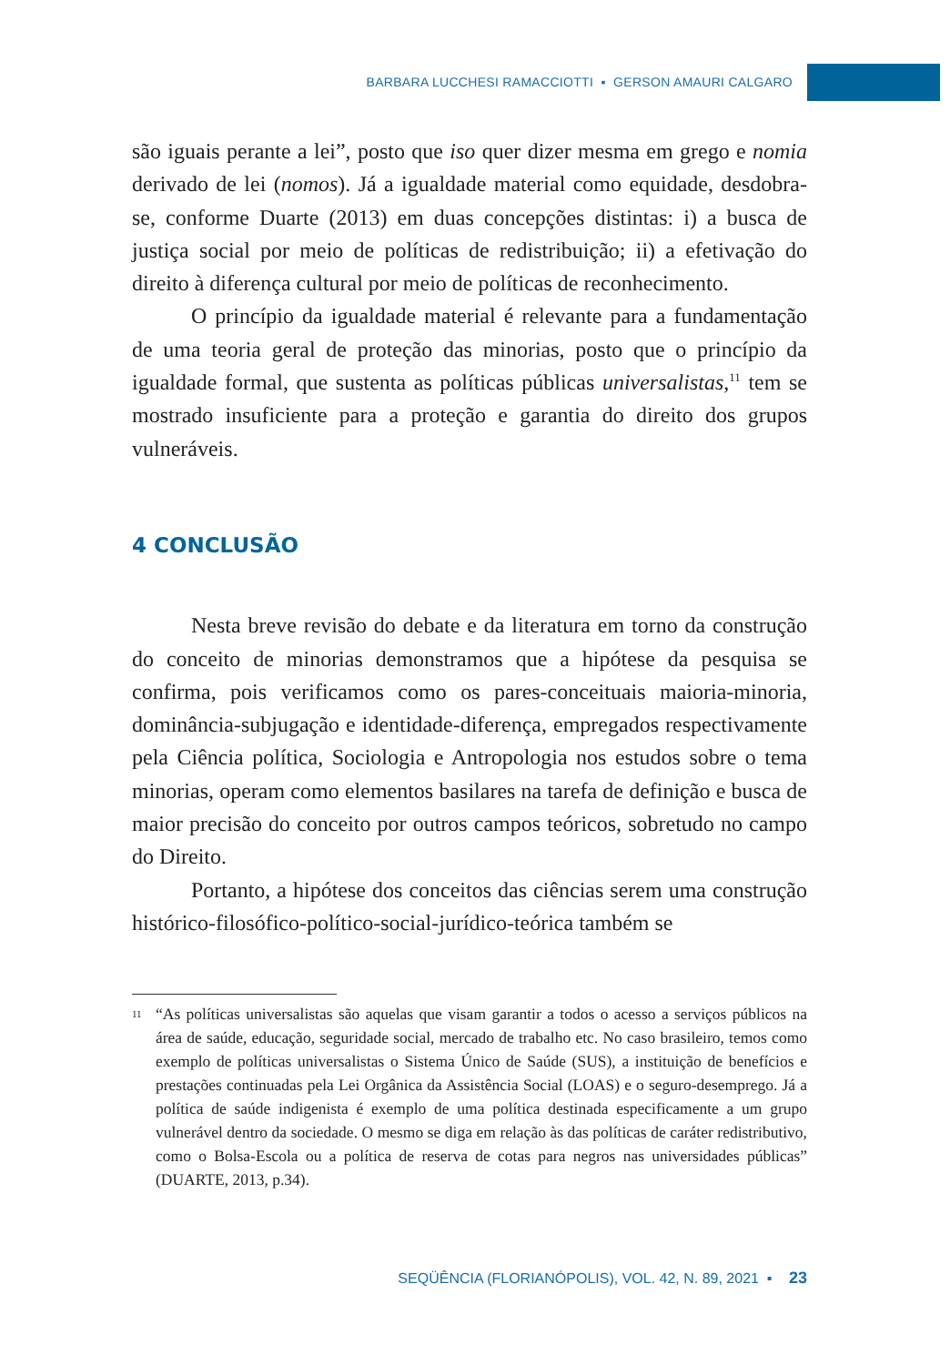BARBARA LUCCHESI RAMACCIOTTI ▪ GERSON AMAURI CALGARO
são iguais perante a lei”, posto que iso quer dizer mesma em grego e nomia derivado de lei (nomos). Já a igualdade material como equidade, desdobra-se, conforme Duarte (2013) em duas concepções distintas: i) a busca de justiça social por meio de políticas de redistribuição; ii) a efetivação do direito à diferença cultural por meio de políticas de reconhecimento.
O princípio da igualdade material é relevante para a fundamentação de uma teoria geral de proteção das minorias, posto que o princípio da igualdade formal, que sustenta as políticas públicas universalistas,<sup>11</sup> tem se mostrado insuficiente para a proteção e garantia do direito dos grupos vulneráveis.
4 CONCLUSÃO
Nesta breve revisão do debate e da literatura em torno da construção do conceito de minorias demonstramos que a hipótese da pesquisa se confirma, pois verificamos como os pares-conceituais maioria-minoria, dominância-subjugação e identidade-diferença, empregados respectivamente pela Ciência política, Sociologia e Antropologia nos estudos sobre o tema minorias, operam como elementos basilares na tarefa de definição e busca de maior precisão do conceito por outros campos teóricos, sobretudo no campo do Direito.
Portanto, a hipótese dos conceitos das ciências serem uma construção histórico-filosófico-político-social-jurídico-teórica também se
11 “As políticas universalistas são aquelas que visam garantir a todos o acesso a serviços públicos na área de saúde, educação, seguridade social, mercado de trabalho etc. No caso brasileiro, temos como exemplo de políticas universalistas o Sistema Único de Saúde (SUS), a instituição de benefícios e prestações continuadas pela Lei Orgânica da Assistência Social (LOAS) e o seguro-desemprego. Já a política de saúde indigenista é exemplo de uma política destinada especificamente a um grupo vulnerável dentro da sociedade. O mesmo se diga em relação às das políticas de caráter redistributivo, como o Bolsa-Escola ou a política de reserva de cotas para negros nas universidades públicas” (DUARTE, 2013, p.34).
SEQÜÊNCIA (FLORIANÓPOLIS), VOL. 42, N. 89, 2021 ▪ 23